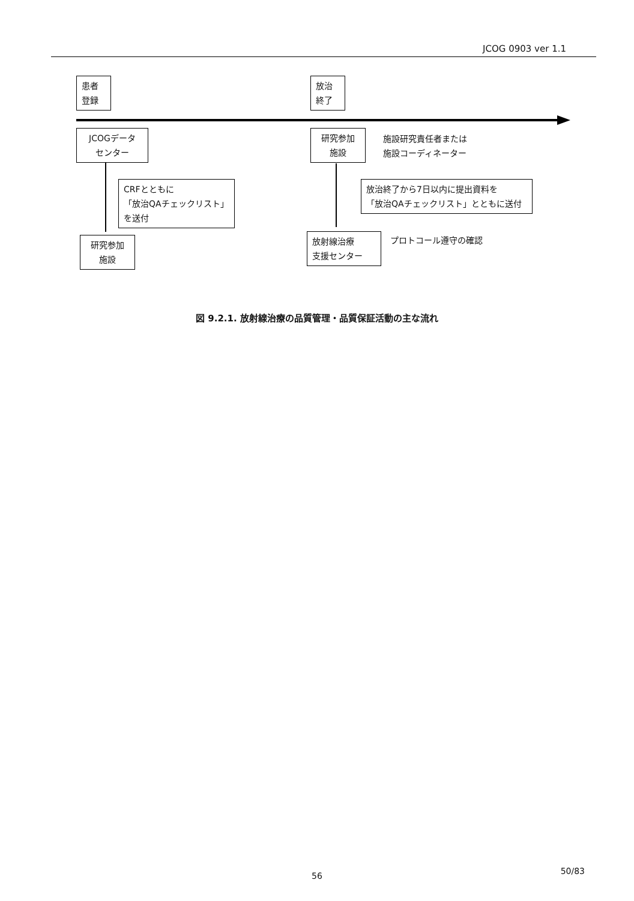JCOG 0903 ver 1.1
患者
登録
放治
終了
JCOGデータ
センター
研究参加
施設
施設研究責任者または
施設コーディネーター
CRFとともに
「放治QAチェックリスト」
を送付
放治終了から7日以内に提出資料を
「放治QAチェックリスト」とともに送付
研究参加
施設
放射線治療
支援センター
プロトコール遵守の確認
図 9.2.1. 放射線治療の品質管理・品質保証活動の主な流れ
56 50/83